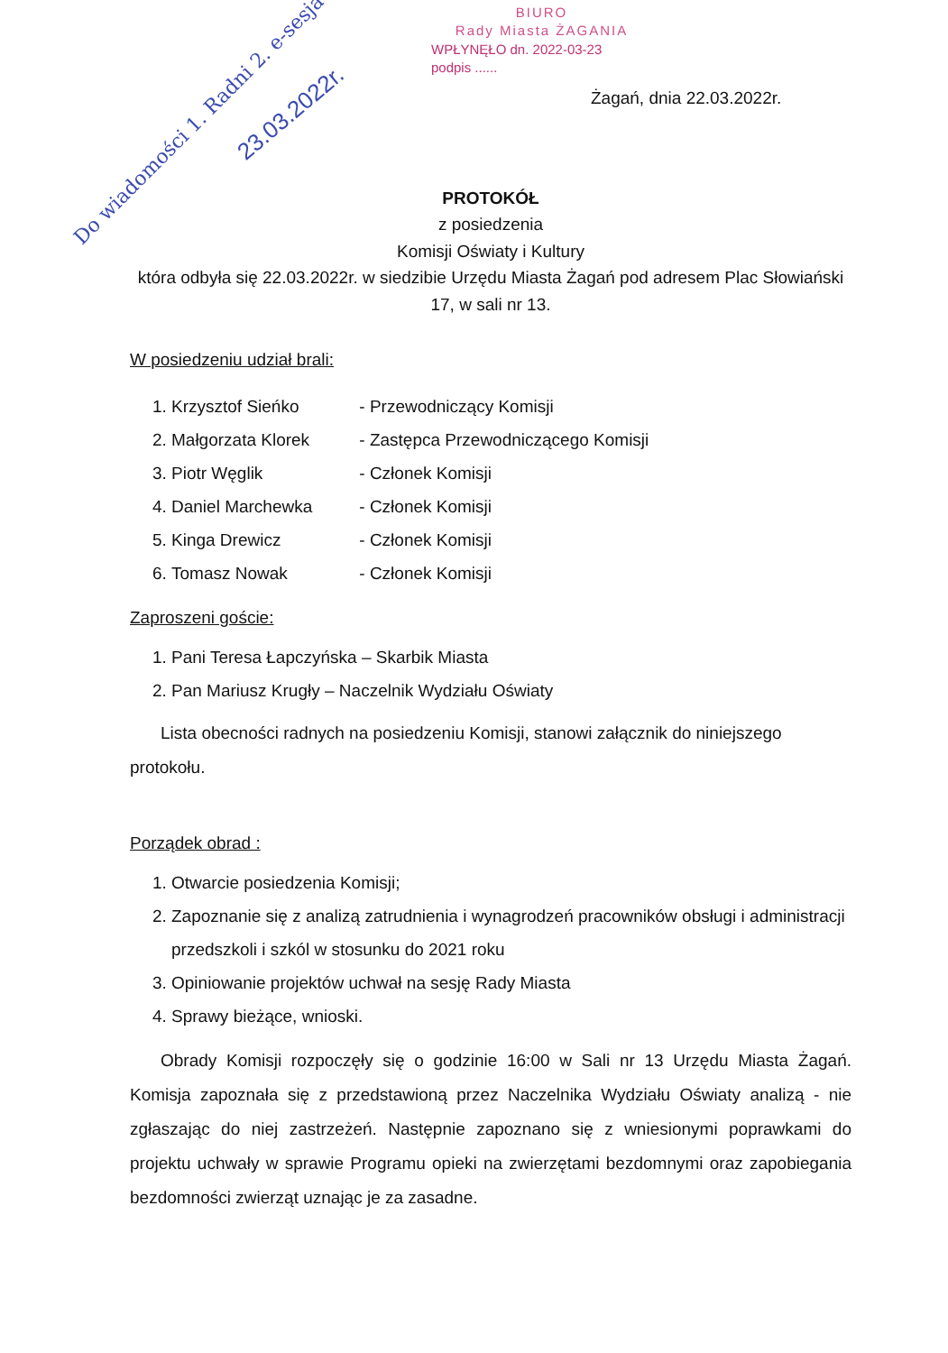BIURO
Rady Miasta ŻAGANIA
WPŁYNĘŁO dn. 2022-03-23
podpis ......
Do wiadomości 1. Radni 2. e-sesja
23.03.2022r.
Żagań, dnia 22.03.2022r.
PROTOKÓŁ
z posiedzenia
Komisji Oświaty i Kultury
która odbyła się 22.03.2022r. w siedzibie Urzędu Miasta Żagań pod adresem Plac Słowiański 17, w sali nr 13.
W posiedzeniu udział brali:
1. Krzysztof Sieńko - Przewodniczący Komisji
2. Małgorzata Klorek - Zastępca Przewodniczącego Komisji
3. Piotr Węglik - Członek Komisji
4. Daniel Marchewka - Członek Komisji
5. Kinga Drewicz - Członek Komisji
6. Tomasz Nowak - Członek Komisji
Zaproszeni goście:
1. Pani Teresa Łapczyńska – Skarbik Miasta
2. Pan Mariusz Krugły – Naczelnik Wydziału Oświaty
Lista obecności radnych na posiedzeniu Komisji, stanowi załącznik do niniejszego protokołu.
Porządek obrad :
1. Otwarcie posiedzenia Komisji;
2. Zapoznanie się z analizą zatrudnienia i wynagrodzeń pracowników obsługi i administracji przedszkoli i szkól w stosunku do 2021 roku
3. Opiniowanie projektów uchwał na sesję Rady Miasta
4. Sprawy bieżące, wnioski.
Obrady Komisji rozpoczęły się o godzinie 16:00 w Sali nr 13 Urzędu Miasta Żagań. Komisja zapoznała się z przedstawioną przez Naczelnika Wydziału Oświaty analizą - nie zgłaszając do niej zastrzeżeń. Następnie zapoznano się z wniesionymi poprawkami do projektu uchwały w sprawie Programu opieki na zwierzętami bezdomnymi oraz zapobiegania bezdomności zwierząt uznając je za zasadne.